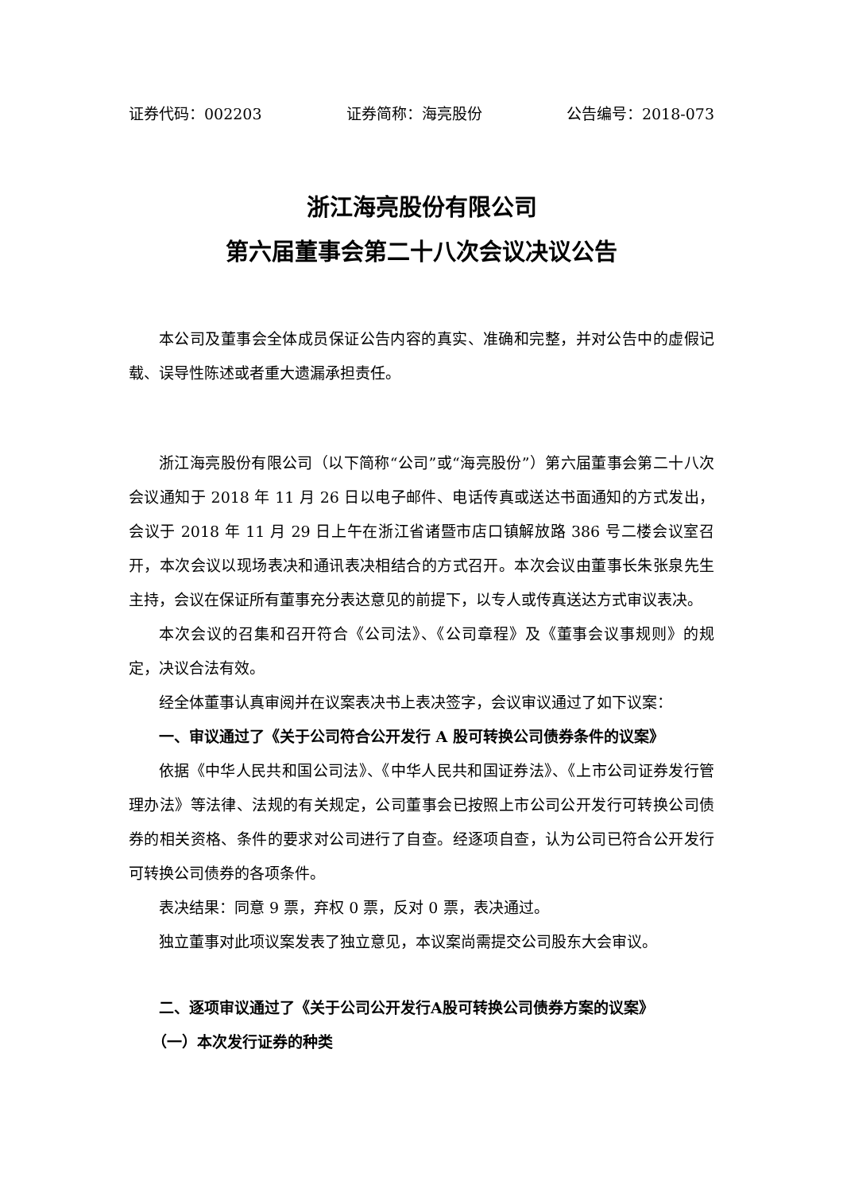证券代码：002203 证券简称：海亮股份 公告编号：2018-073
浙江海亮股份有限公司
第六届董事会第二十八次会议决议公告
本公司及董事会全体成员保证公告内容的真实、准确和完整，并对公告中的虚假记载、误导性陈述或者重大遗漏承担责任。
浙江海亮股份有限公司（以下简称“公司”或“海亮股份”）第六届董事会第二十八次会议通知于 2018 年 11 月 26 日以电子邮件、电话传真或送达书面通知的方式发出，会议于 2018 年 11 月 29 日上午在浙江省诸暨市店口镇解放路 386 号二楼会议室召开，本次会议以现场表决和通讯表决相结合的方式召开。本次会议由董事长朱张泉先生主持，会议在保证所有董事充分表达意见的前提下，以专人或传真送达方式审议表决。
本次会议的召集和召开符合《公司法》、《公司章程》及《董事会议事规则》的规定，决议合法有效。
经全体董事认真审阅并在议案表决书上表决签字，会议审议通过了如下议案：
一、审议通过了《关于公司符合公开发行 A 股可转换公司债券条件的议案》
依据《中华人民共和国公司法》、《中华人民共和国证券法》、《上市公司证券发行管理办法》等法律、法规的有关规定，公司董事会已按照上市公司公开发行可转换公司债券的相关资格、条件的要求对公司进行了自查。经逐项自查，认为公司已符合公开发行可转换公司债券的各项条件。
表决结果：同意 9 票，弃权 0 票，反对 0 票，表决通过。
独立董事对此项议案发表了独立意见，本议案尚需提交公司股东大会审议。
二、逐项审议通过了《关于公司公开发行A股可转换公司债券方案的议案》
（一）本次发行证券的种类